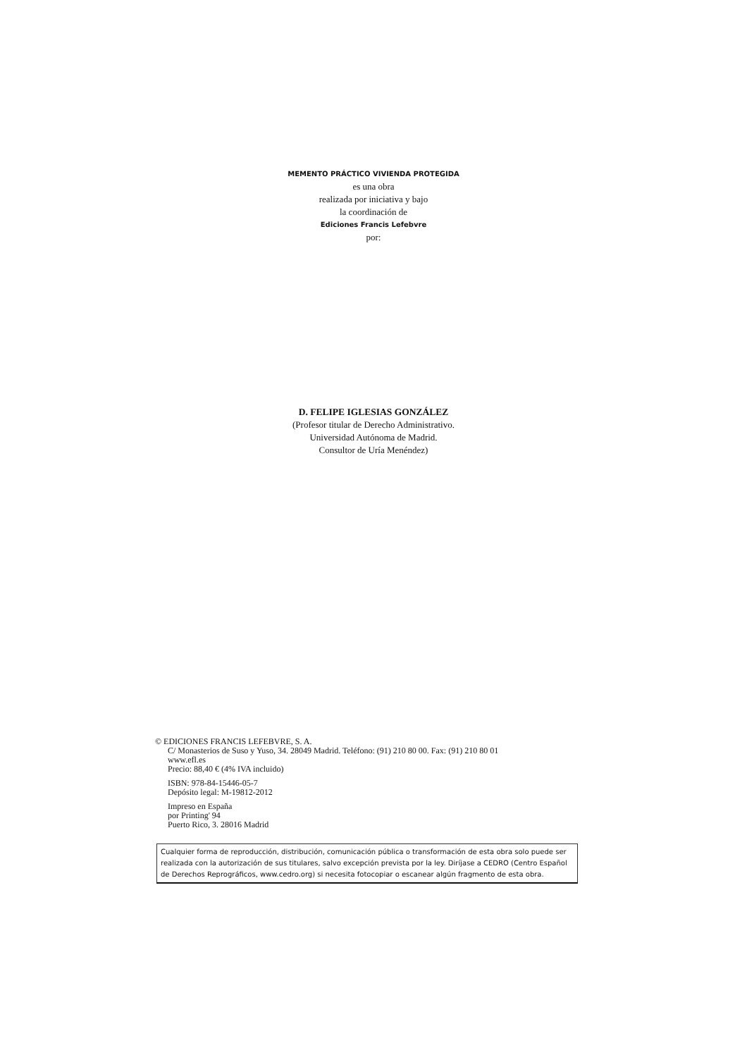MEMENTO PRÁCTICO VIVIENDA PROTEGIDA
es una obra
realizada por iniciativa y bajo
la coordinación de
Ediciones Francis Lefebvre
por:
D. FELIPE IGLESIAS GONZÁLEZ
(Profesor titular de Derecho Administrativo.
Universidad Autónoma de Madrid.
Consultor de Uría Menéndez)
© EDICIONES FRANCIS LEFEBVRE, S. A.
C/ Monasterios de Suso y Yuso, 34. 28049 Madrid. Teléfono: (91) 210 80 00. Fax: (91) 210 80 01
www.efl.es
Precio: 88,40 € (4% IVA incluido)
ISBN: 978-84-15446-05-7
Depósito legal: M-19812-2012
Impreso en España
por Printing' 94
Puerto Rico, 3. 28016 Madrid
Cualquier forma de reproducción, distribución, comunicación pública o transformación de esta obra solo puede ser realizada con la autorización de sus titulares, salvo excepción prevista por la ley. Diríjase a CEDRO (Centro Español de Derechos Reprográficos, www.cedro.org) si necesita fotocopiar o escanear algún fragmento de esta obra.